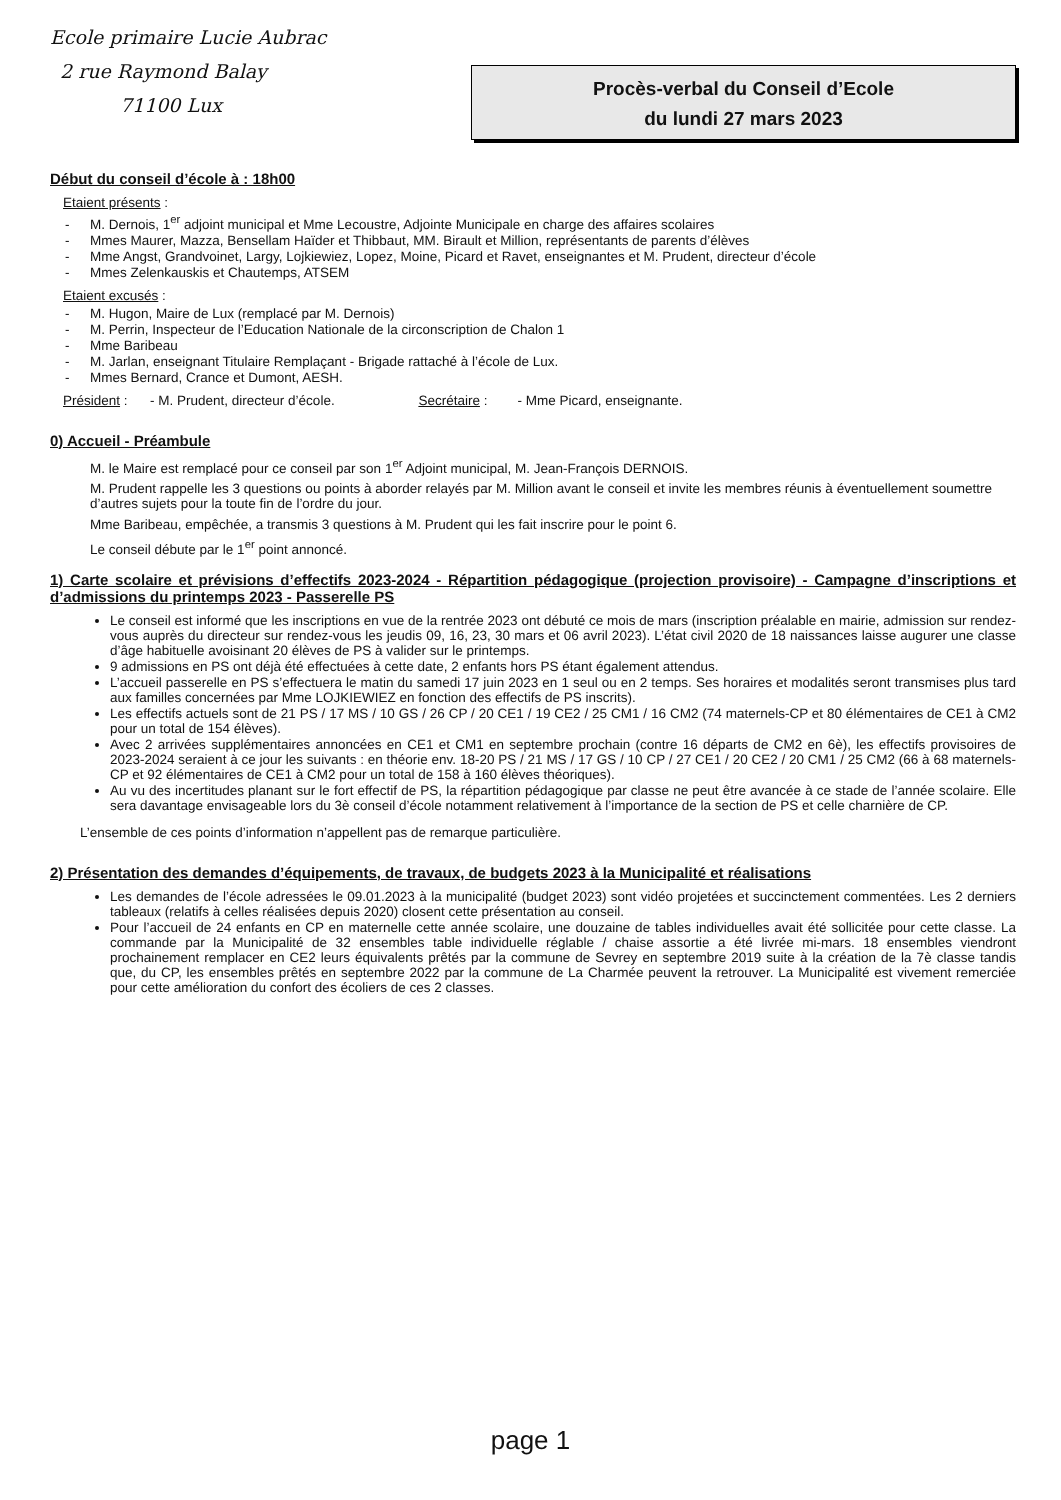Ecole primaire Lucie Aubrac
2 rue Raymond Balay
71100 Lux
Procès-verbal du Conseil d’Ecole
du lundi 27 mars 2023
Début du conseil d’école à : 18h00
Etaient présents :
M. Dernois, 1<sup>er</sup> adjoint municipal et Mme Lecoustre, Adjointe Municipale en charge des affaires scolaires
Mmes Maurer, Mazza, Bensellam Haïder et Thibbaut, MM. Birault et Million, représentants de parents d’élèves
Mme Angst, Grandvoinet, Largy, Lojkiewiez, Lopez, Moine, Picard et Ravet, enseignantes et M. Prudent, directeur d’école
Mmes Zelenkauskis et Chautemps, ATSEM
Etaient excusés :
M. Hugon, Maire de Lux (remplacé par M. Dernois)
M. Perrin, Inspecteur de l’Education Nationale de la circonscription de Chalon 1
Mme Baribeau
M. Jarlan, enseignant Titulaire Remplaçant - Brigade rattaché à l’école de Lux.
Mmes Bernard, Crance et Dumont, AESH.
Président : - M. Prudent, directeur d’école. Secrétaire : - Mme Picard, enseignante.
0) Accueil - Préambule
M. le Maire est remplacé pour ce conseil par son 1<sup>er</sup> Adjoint municipal, M. Jean-François DERNOIS.
M. Prudent rappelle les 3 questions ou points à aborder relayés par M. Million avant le conseil et invite les membres réunis à éventuellement soumettre d’autres sujets pour la toute fin de l’ordre du jour.
Mme Baribeau, empêchée, a transmis 3 questions à M. Prudent qui les fait inscrire pour le point 6.
Le conseil débute par le 1<sup>er</sup> point annoncé.
1) Carte scolaire et prévisions d’effectifs 2023-2024 - Répartition pédagogique (projection provisoire) - Campagne d’inscriptions et d’admissions du printemps 2023 - Passerelle PS
Le conseil est informé que les inscriptions en vue de la rentrée 2023 ont débuté ce mois de mars (inscription préalable en mairie, admission sur rendez-vous auprès du directeur sur rendez-vous les jeudis 09, 16, 23, 30 mars et 06 avril 2023). L’état civil 2020 de 18 naissances laisse augurer une classe d’âge habituelle avoisinant 20 élèves de PS à valider sur le printemps.
9 admissions en PS ont déjà été effectuées à cette date, 2 enfants hors PS étant également attendus.
L’accueil passerelle en PS s’effectuera le matin du samedi 17 juin 2023 en 1 seul ou en 2 temps. Ses horaires et modalités seront transmises plus tard aux familles concernées par Mme LOJKIEWIEZ en fonction des effectifs de PS inscrits).
Les effectifs actuels sont de 21 PS / 17 MS / 10 GS / 26 CP / 20 CE1 / 19 CE2 / 25 CM1 / 16 CM2 (74 maternels-CP et 80 élémentaires de CE1 à CM2 pour un total de 154 élèves).
Avec 2 arrivées supplémentaires annoncées en CE1 et CM1 en septembre prochain (contre 16 départs de CM2 en 6è), les effectifs provisoires de 2023-2024 seraient à ce jour les suivants : en théorie env. 18-20 PS / 21 MS / 17 GS / 10 CP / 27 CE1 / 20 CE2 / 20 CM1 / 25 CM2 (66 à 68 maternels-CP et 92 élémentaires de CE1 à CM2 pour un total de 158 à 160 élèves théoriques).
Au vu des incertitudes planant sur le fort effectif de PS, la répartition pédagogique par classe ne peut être avancée à ce stade de l’année scolaire. Elle sera davantage envisageable lors du 3è conseil d’école notamment relativement à l’importance de la section de PS et celle charnière de CP.
L’ensemble de ces points d’information n’appellent pas de remarque particulière.
2) Présentation des demandes d’équipements, de travaux, de budgets 2023 à la Municipalité et réalisations
Les demandes de l’école adressées le 09.01.2023 à la municipalité (budget 2023) sont vidéo projetées et succinctement commentées. Les 2 derniers tableaux (relatifs à celles réalisées depuis 2020) closent cette présentation au conseil.
Pour l’accueil de 24 enfants en CP en maternelle cette année scolaire, une douzaine de tables individuelles avait été sollicitée pour cette classe. La commande par la Municipalité de 32 ensembles table individuelle réglable / chaise assortie a été livrée mi-mars. 18 ensembles viendront prochainement remplacer en CE2 leurs équivalents prêtés par la commune de Sevrey en septembre 2019 suite à la création de la 7è classe tandis que, du CP, les ensembles prêtés en septembre 2022 par la commune de La Charmée peuvent la retrouver. La Municipalité est vivement remerciée pour cette amélioration du confort des écoliers de ces 2 classes.
page 1